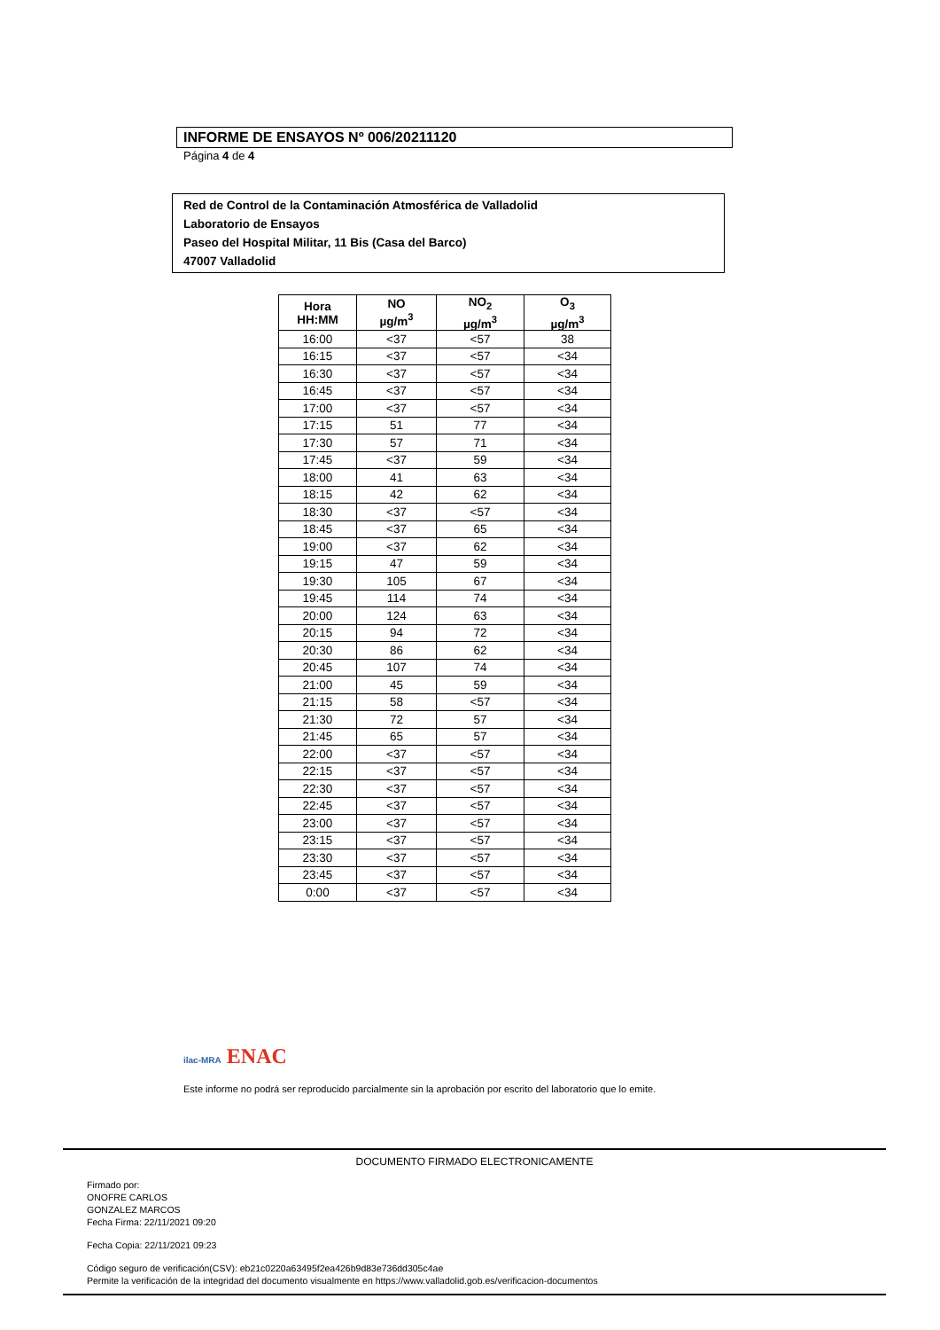INFORME DE ENSAYOS Nº 006/20211120
Página 4 de 4
Red de Control de la Contaminación Atmosférica de Valladolid
Laboratorio de Ensayos
Paseo del Hospital Militar, 11 Bis (Casa del Barco)
47007 Valladolid
| Hora HH:MM | NO µg/m<sup>3</sup> | NO<sub>2</sub> µg/m<sup>3</sup> | O<sub>3</sub> µg/m<sup>3</sup> |
| --- | --- | --- | --- |
| 16:00 | <37 | <57 | 38 |
| 16:15 | <37 | <57 | <34 |
| 16:30 | <37 | <57 | <34 |
| 16:45 | <37 | <57 | <34 |
| 17:00 | <37 | <57 | <34 |
| 17:15 | 51 | 77 | <34 |
| 17:30 | 57 | 71 | <34 |
| 17:45 | <37 | 59 | <34 |
| 18:00 | 41 | 63 | <34 |
| 18:15 | 42 | 62 | <34 |
| 18:30 | <37 | <57 | <34 |
| 18:45 | <37 | 65 | <34 |
| 19:00 | <37 | 62 | <34 |
| 19:15 | 47 | 59 | <34 |
| 19:30 | 105 | 67 | <34 |
| 19:45 | 114 | 74 | <34 |
| 20:00 | 124 | 63 | <34 |
| 20:15 | 94 | 72 | <34 |
| 20:30 | 86 | 62 | <34 |
| 20:45 | 107 | 74 | <34 |
| 21:00 | 45 | 59 | <34 |
| 21:15 | 58 | <57 | <34 |
| 21:30 | 72 | 57 | <34 |
| 21:45 | 65 | 57 | <34 |
| 22:00 | <37 | <57 | <34 |
| 22:15 | <37 | <57 | <34 |
| 22:30 | <37 | <57 | <34 |
| 22:45 | <37 | <57 | <34 |
| 23:00 | <37 | <57 | <34 |
| 23:15 | <37 | <57 | <34 |
| 23:30 | <37 | <57 | <34 |
| 23:45 | <37 | <57 | <34 |
| 0:00 | <37 | <57 | <34 |
ilac-MRA ENAC
Este informe no podrá ser reproducido parcialmente sin la aprobación por escrito del laboratorio que lo emite.
DOCUMENTO FIRMADO ELECTRONICAMENTE
Firmado por:
ONOFRE CARLOS
GONZALEZ MARCOS
Fecha Firma: 22/11/2021 09:20
Fecha Copia: 22/11/2021 09:23
Código seguro de verificación(CSV): eb21c0220a63495f2ea426b9d83e736dd305c4ae
Permite la verificación de la integridad del documento visualmente en https://www.valladolid.gob.es/verificacion-documentos